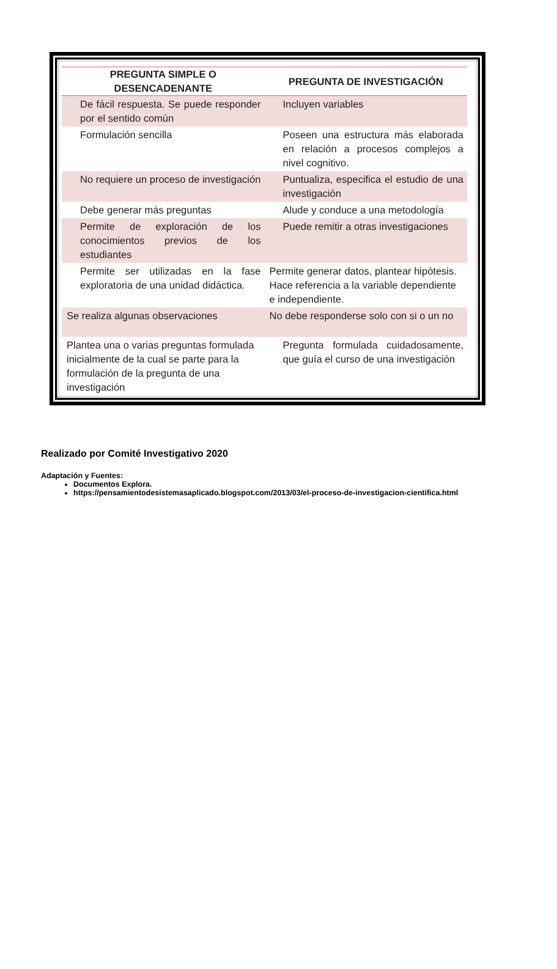| PREGUNTA SIMPLE O DESENCADENANTE | PREGUNTA DE INVESTIGACIÓN |
| --- | --- |
| De fácil respuesta. Se puede responder por el sentido común | Incluyen variables |
| Formulación sencilla | Poseen una estructura más elaborada en relación a procesos complejos a nivel cognitivo. |
| No requiere un proceso de investigación | Puntualiza, especifica el estudio de una investigación |
| Debe generar más preguntas | Alude y conduce a una metodología |
| Permite de exploración de los conocimientos previos de los estudiantes | Puede remitir a otras investigaciones |
| Permite ser utilizadas en la fase exploratoria de una unidad didáctica. | Permite generar datos, plantear hipótesis. Hace referencia a la variable dependiente e independiente. |
| Se realiza algunas observaciones | No debe responderse solo con si o un no |
| Plantea una o varias preguntas formulada inicialmente de la cual se parte para la formulación de la pregunta de una investigación | Pregunta formulada cuidadosamente, que guía el curso de una investigación |
Realizado por Comité Investigativo 2020
Adaptación y Fuentes:
Documentos Explora.
https://pensamientodesistemasaplicado.blogspot.com/2013/03/el-proceso-de-investigacion-cientifica.html